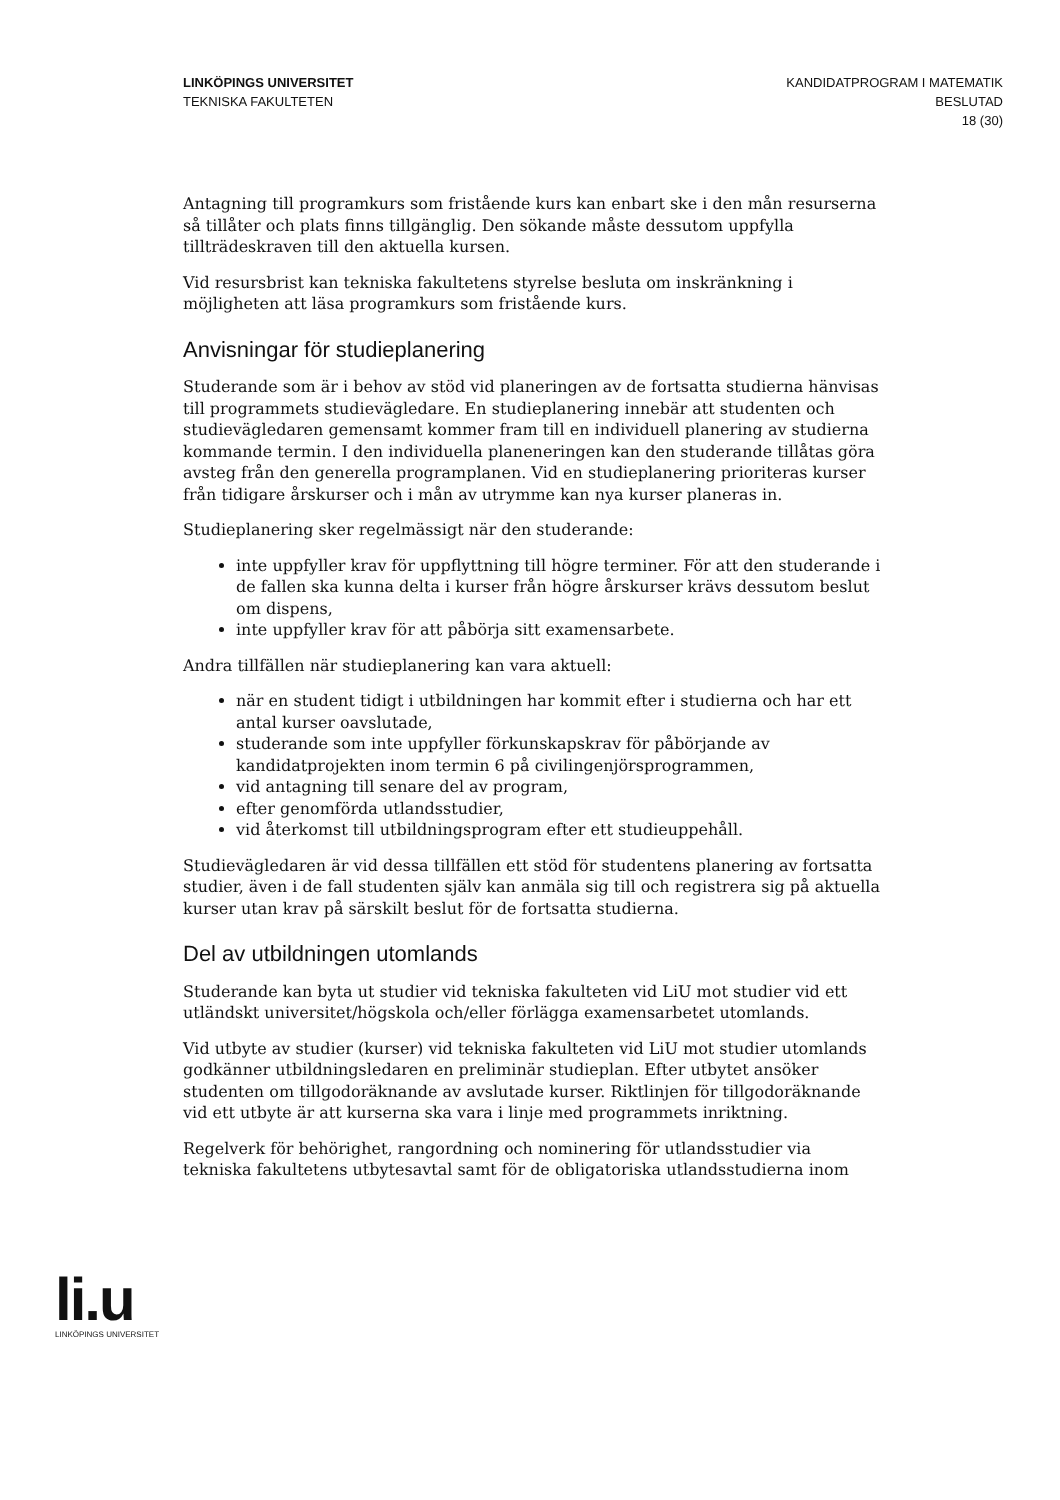LINKÖPINGS UNIVERSITET
TEKNISKA FAKULTETEN
KANDIDATPROGRAM I MATEMATIK
BESLUTAD
18 (30)
Antagning till programkurs som fristående kurs kan enbart ske i den mån resurserna så tillåter och plats finns tillgänglig. Den sökande måste dessutom uppfylla tillträdeskraven till den aktuella kursen.
Vid resursbrist kan tekniska fakultetens styrelse besluta om inskränkning i möjligheten att läsa programkurs som fristående kurs.
Anvisningar för studieplanering
Studerande som är i behov av stöd vid planeringen av de fortsatta studierna hänvisas till programmets studievägledare. En studieplanering innebär att studenten och studievägledaren gemensamt kommer fram till en individuell planering av studierna kommande termin. I den individuella planeneringen kan den studerande tillåtas göra avsteg från den generella programplanen. Vid en studieplanering prioriteras kurser från tidigare årskurser och i mån av utrymme kan nya kurser planeras in.
Studieplanering sker regelmässigt när den studerande:
inte uppfyller krav för uppflyttning till högre terminer. För att den studerande i de fallen ska kunna delta i kurser från högre årskurser krävs dessutom beslut om dispens,
inte uppfyller krav för att påbörja sitt examensarbete.
Andra tillfällen när studieplanering kan vara aktuell:
när en student tidigt i utbildningen har kommit efter i studierna och har ett antal kurser oavslutade,
studerande som inte uppfyller förkunskapskrav för påbörjande av kandidatprojekten inom termin 6 på civilingenjörsprogrammen,
vid antagning till senare del av program,
efter genomförda utlandsstudier,
vid återkomst till utbildningsprogram efter ett studieuppehåll.
Studievägledaren är vid dessa tillfällen ett stöd för studentens planering av fortsatta studier, även i de fall studenten själv kan anmäla sig till och registrera sig på aktuella kurser utan krav på särskilt beslut för de fortsatta studierna.
Del av utbildningen utomlands
Studerande kan byta ut studier vid tekniska fakulteten vid LiU mot studier vid ett utländskt universitet/högskola och/eller förlägga examensarbetet utomlands.
Vid utbyte av studier (kurser) vid tekniska fakulteten vid LiU mot studier utomlands godkänner utbildningsledaren en preliminär studieplan. Efter utbytet ansöker studenten om tillgodoräknande av avslutade kurser. Riktlinjen för tillgodoräknande vid ett utbyte är att kurserna ska vara i linje med programmets inriktning.
Regelverk för behörighet, rangordning och nominering för utlandsstudier via tekniska fakultetens utbytesavtal samt för de obligatoriska utlandsstudierna inom
li.u
LINKÖPINGS UNIVERSITET